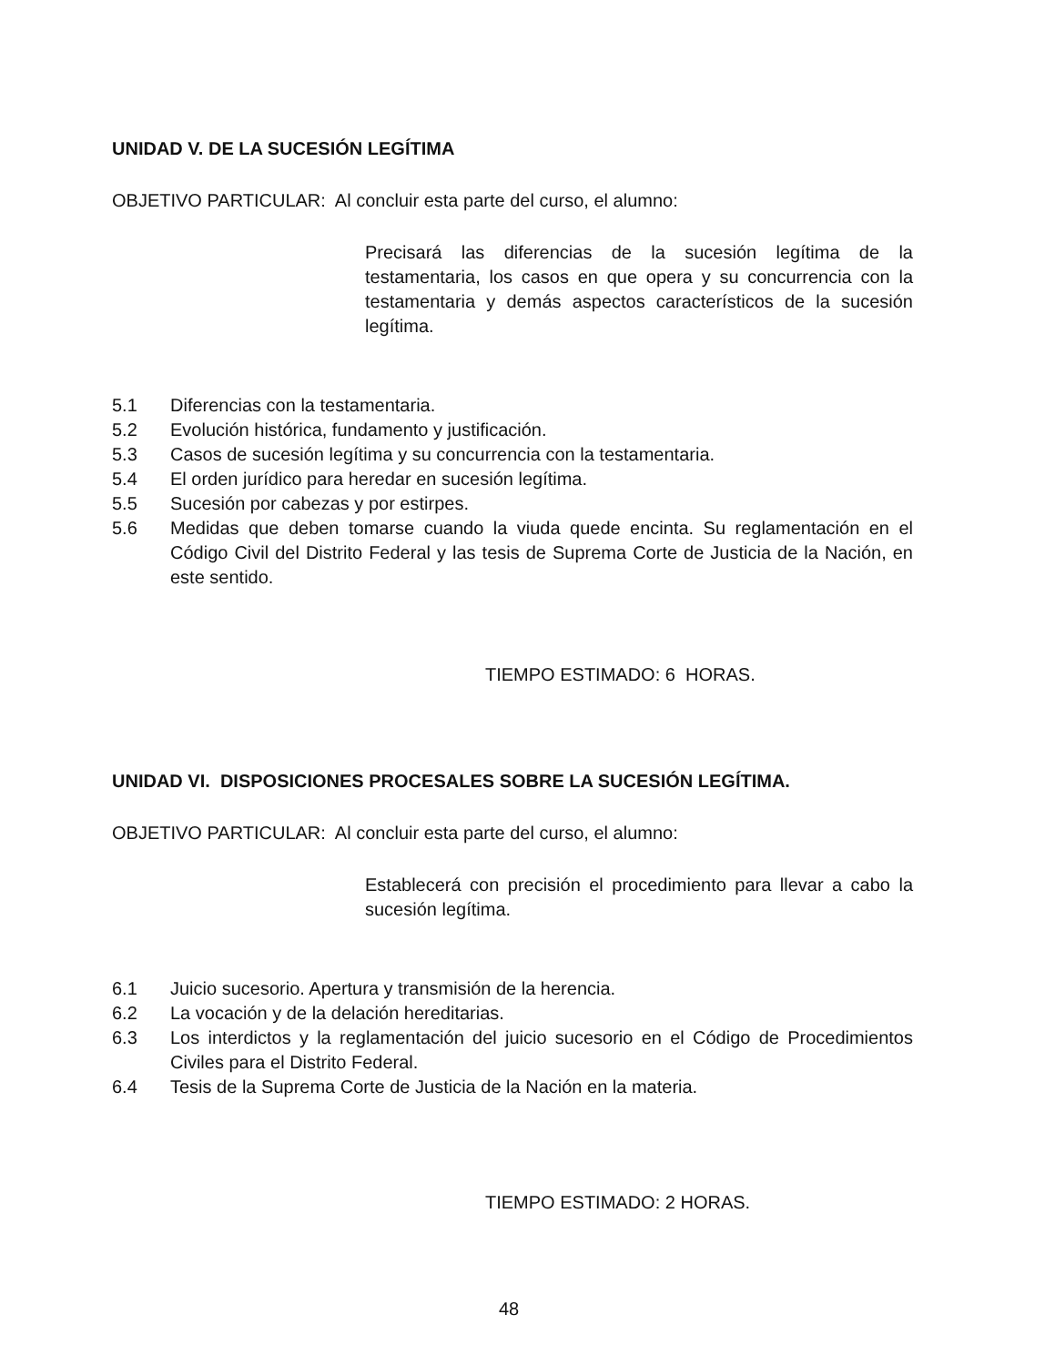UNIDAD V. DE LA SUCESIÓN LEGÍTIMA
OBJETIVO PARTICULAR: Al concluir esta parte del curso, el alumno:
Precisará las diferencias de la sucesión legítima de la testamentaria, los casos en que opera y su concurrencia con la testamentaria y demás aspectos característicos de la sucesión legítima.
5.1 Diferencias con la testamentaria.
5.2 Evolución histórica, fundamento y justificación.
5.3 Casos de sucesión legítima y su concurrencia con la testamentaria.
5.4 El orden jurídico para heredar en sucesión legítima.
5.5 Sucesión por cabezas y por estirpes.
5.6 Medidas que deben tomarse cuando la viuda quede encinta. Su reglamentación en el Código Civil del Distrito Federal y las tesis de Suprema Corte de Justicia de la Nación, en este sentido.
TIEMPO ESTIMADO: 6 HORAS.
UNIDAD VI. DISPOSICIONES PROCESALES SOBRE LA SUCESIÓN LEGÍTIMA.
OBJETIVO PARTICULAR: Al concluir esta parte del curso, el alumno:
Establecerá con precisión el procedimiento para llevar a cabo la sucesión legítima.
6.1 Juicio sucesorio. Apertura y transmisión de la herencia.
6.2 La vocación y de la delación hereditarias.
6.3 Los interdictos y la reglamentación del juicio sucesorio en el Código de Procedimientos Civiles para el Distrito Federal.
6.4 Tesis de la Suprema Corte de Justicia de la Nación en la materia.
TIEMPO ESTIMADO: 2 HORAS.
48